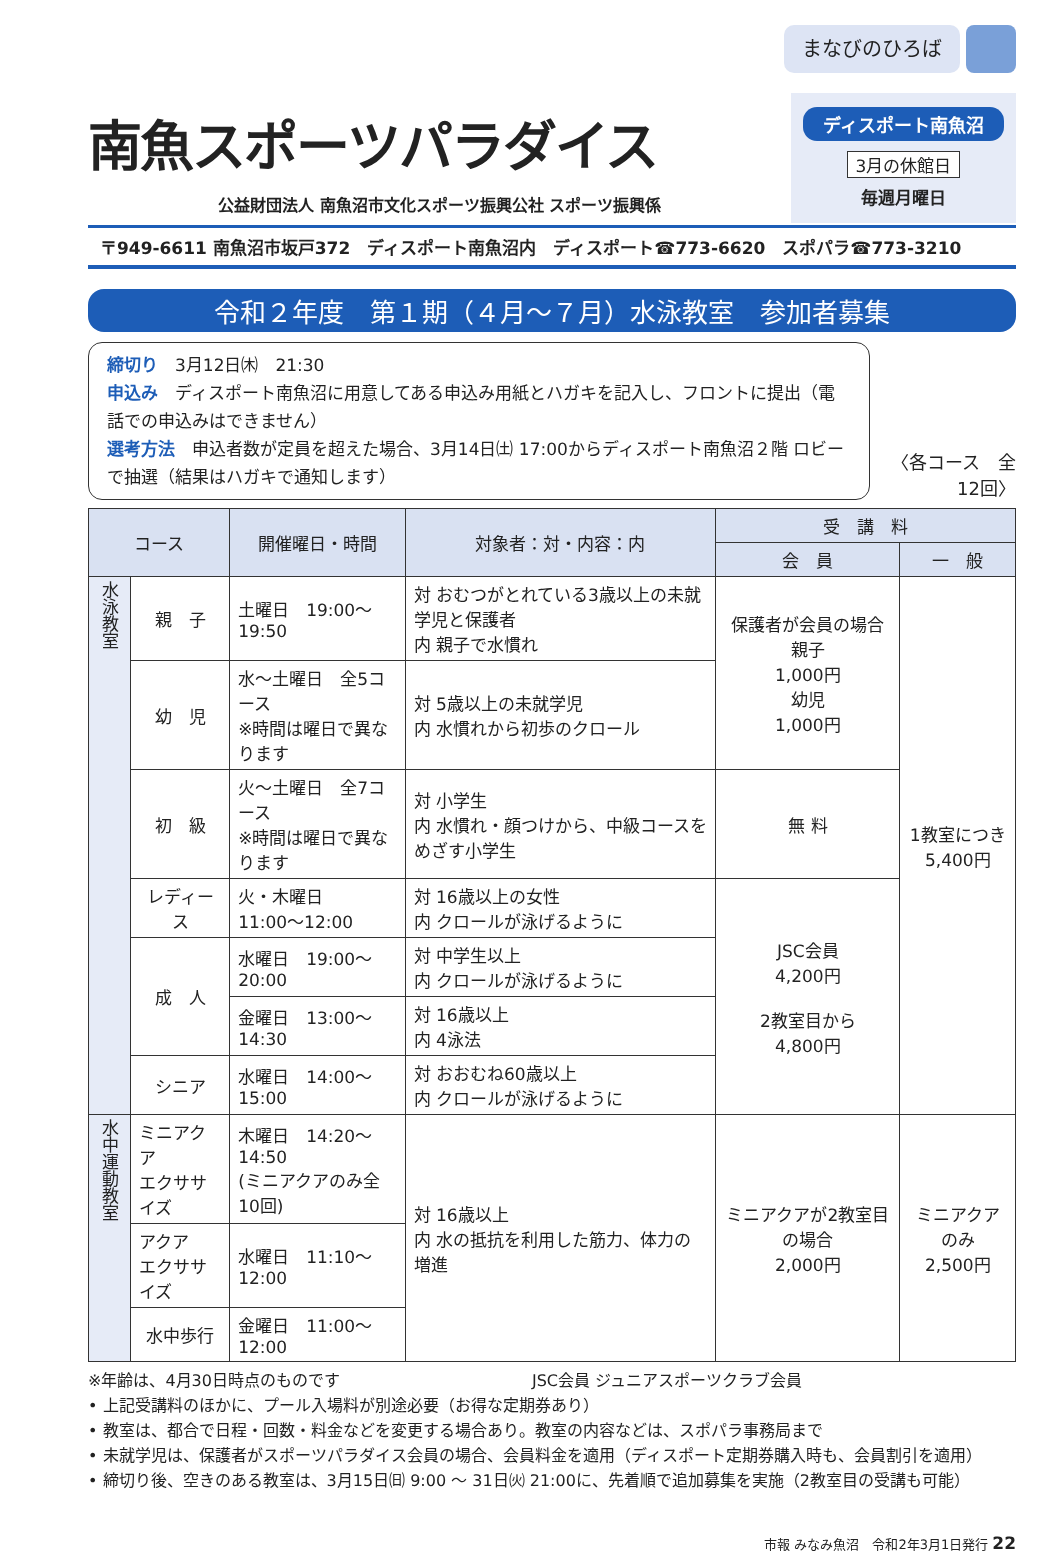まなびのひろば
南魚スポーツパラダイス
公益財団法人 南魚沼市文化スポーツ振興公社 スポーツ振興係
ディスポート南魚沼
3月の休館日
毎週月曜日
〒949-6611 南魚沼市坂戸372　ディスポート南魚沼内　ディスポート☎773-6620　スポパラ☎773-3210
令和２年度　第１期（４月～７月）水泳教室　参加者募集
締切り　3月12日㈭　21:30
申込み　ディスポート南魚沼に用意してある申込み用紙とハガキを記入し、フロントに提出（電話での申込みはできません）
選考方法　申込者数が定員を超えた場合、3月14日㈯ 17:00からディスポート南魚沼２階 ロビーで抽選（結果はハガキで通知します）
〈各コース　全12回〉
| コース | | 開催曜日・時間 | 対象者：対・内容：内 | 受 講 料 | |
| --- | --- | --- | --- | --- | --- |
| | | | | 会 員 | 一 般 |
| 水泳教室 | 親 子 | 土曜日 19:00～19:50 | 対 おむつがとれている3歳以上の未就学児と保護者 内 親子で水慣れ | 保護者が会員の場合 親子 1,000円 幼児 1,000円 | 1教室につき 5,400円 |
| | 幼 児 | 水～土曜日 全5コース ※時間は曜日で異なります | 対 5歳以上の未就学児 内 水慣れから初歩のクロール | | |
| | 初 級 | 火～土曜日 全7コース ※時間は曜日で異なります | 対 小学生 内 水慣れ・顔つけから、中級コースをめざす小学生 | 無 料 | |
| | レディース | 火・木曜日 11:00～12:00 | 対 16歳以上の女性 内 クロールが泳げるように | JSC会員 4,200円 2教室目から 4,800円 | |
| | 成 人 | 水曜日 19:00～20:00 | 対 中学生以上 内 クロールが泳げるように | | |
| | | 金曜日 13:00～14:30 | 対 16歳以上 内 4泳法 | | |
| | シニア | 水曜日 14:00～15:00 | 対 おおむね60歳以上 内 クロールが泳げるように | | |
| 水中運動教室 | ミニアクア エクササイズ | 木曜日 14:20～14:50 (ミニアクアのみ全10回) | 対 16歳以上 内 水の抵抗を利用した筋力、体力の増進 | ミニアクアが2教室目の場合 2,000円 | ミニアクアのみ 2,500円 |
| | アクア エクササイズ | 水曜日 11:10～12:00 | | | |
| | 水中歩行 | 金曜日 11:00～12:00 | | | |
※年齢は、4月30日時点のものです　　　　　　　　　　　　JSC会員 ジュニアスポーツクラブ会員
• 上記受講料のほかに、プール入場料が別途必要（お得な定期券あり）
• 教室は、都合で日程・回数・料金などを変更する場合あり。教室の内容などは、スポパラ事務局まで
• 未就学児は、保護者がスポーツパラダイス会員の場合、会員料金を適用（ディスポート定期券購入時も、会員割引を適用）
• 締切り後、空きのある教室は、3月15日㈰ 9:00 ～ 31日㈫ 21:00に、先着順で追加募集を実施（2教室目の受講も可能）
市報 みなみ魚沼　令和2年3月1日発行 22